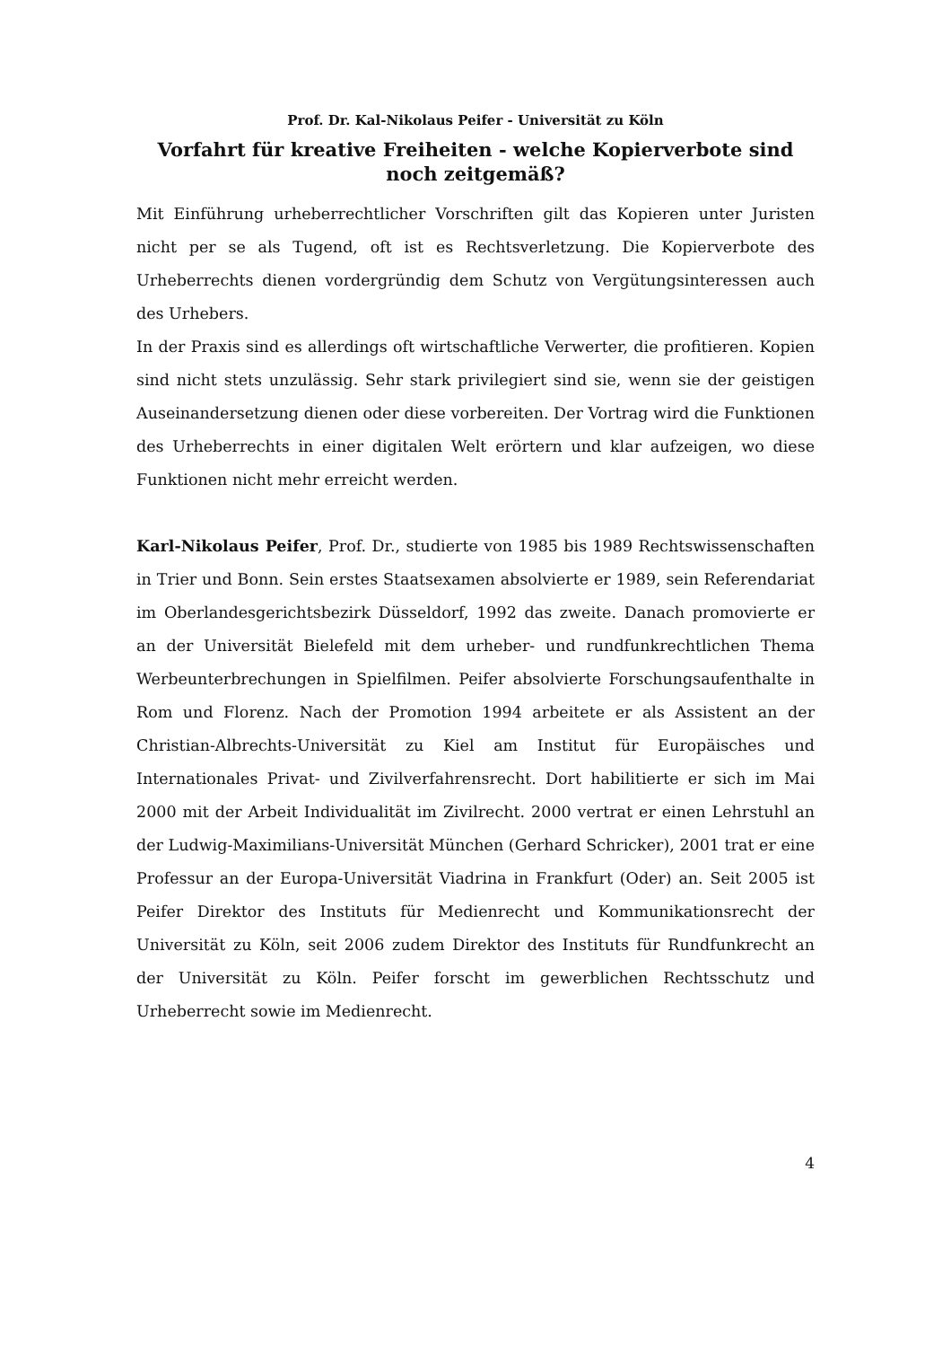Prof. Dr. Kal-Nikolaus Peifer - Universität zu Köln
Vorfahrt für kreative Freiheiten - welche Kopierverbote sind noch zeitgemäß?
Mit Einführung urheberrechtlicher Vorschriften gilt das Kopieren unter Juristen nicht per se als Tugend, oft ist es Rechtsverletzung. Die Kopierverbote des Urheberrechts dienen vordergründig dem Schutz von Vergütungsinteressen auch des Urhebers.
In der Praxis sind es allerdings oft wirtschaftliche Verwerter, die profitieren. Kopien sind nicht stets unzulässig. Sehr stark privilegiert sind sie, wenn sie der geistigen Auseinandersetzung dienen oder diese vorbereiten. Der Vortrag wird die Funktionen des Urheberrechts in einer digitalen Welt erörtern und klar aufzeigen, wo diese Funktionen nicht mehr erreicht werden.
Karl-Nikolaus Peifer, Prof. Dr., studierte von 1985 bis 1989 Rechtswissenschaften in Trier und Bonn. Sein erstes Staatsexamen absolvierte er 1989, sein Referendariat im Oberlandesgerichtsbezirk Düsseldorf, 1992 das zweite. Danach promovierte er an der Universität Bielefeld mit dem urheber- und rundfunkrechtlichen Thema Werbeunterbrechungen in Spielfilmen. Peifer absolvierte Forschungsaufenthalte in Rom und Florenz. Nach der Promotion 1994 arbeitete er als Assistent an der Christian-Albrechts-Universität zu Kiel am Institut für Europäisches und Internationales Privat- und Zivilverfahrensrecht. Dort habilitierte er sich im Mai 2000 mit der Arbeit Individualität im Zivilrecht. 2000 vertrat er einen Lehrstuhl an der Ludwig-Maximilians-Universität München (Gerhard Schricker), 2001 trat er eine Professur an der Europa-Universität Viadrina in Frankfurt (Oder) an. Seit 2005 ist Peifer Direktor des Instituts für Medienrecht und Kommunikationsrecht der Universität zu Köln, seit 2006 zudem Direktor des Instituts für Rundfunkrecht an der Universität zu Köln. Peifer forscht im gewerblichen Rechtsschutz und Urheberrecht sowie im Medienrecht.
4